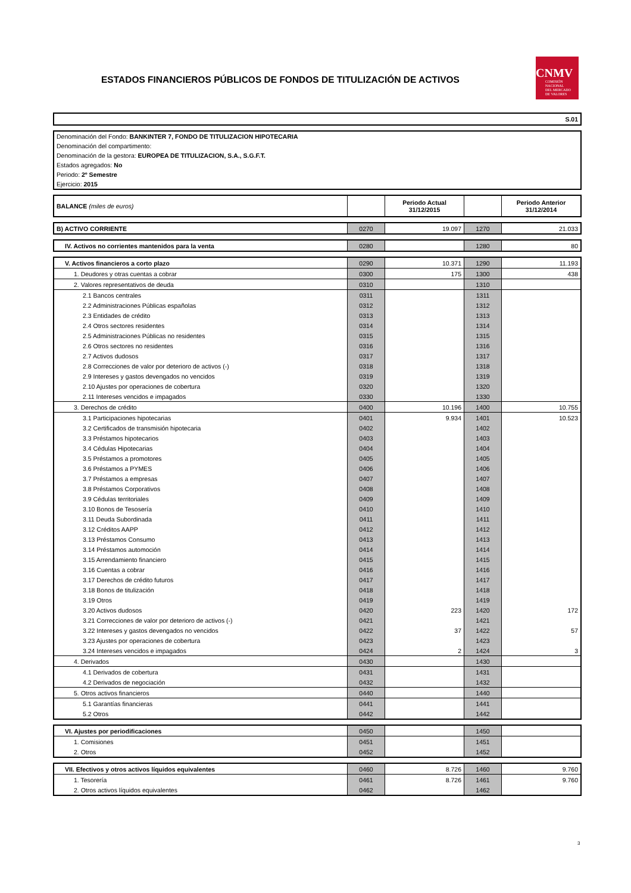ESTADOS FINANCIEROS PÚBLICOS DE FONDOS DE TITULIZACIÓN DE ACTIVOS
CNMV
COMISIÓN
NACIONAL
DEL MERCADO
DE VALORES
| S.01 |
| Denominación del Fondo: BANKINTER 7, FONDO DE TITULIZACION HIPOTECARIA |
| Denominación del compartimento: |
| Denominación de la gestora: EUROPEA DE TITULIZACION, S.A., S.G.F.T. |
| Estados agregados: No |
| Periodo: 2º Semestre |
| Ejercicio: 2015 |
| BALANCE (miles de euros) | | Periodo Actual 31/12/2015 | | Periodo Anterior 31/12/2014 |
| B) ACTIVO CORRIENTE | 0270 | 19.097 | 1270 | 21.033 |
| IV. Activos no corrientes mantenidos para la venta | 0280 | | 1280 | 80 |
| V. Activos financieros a corto plazo | 0290 | 10.371 | 1290 | 11.193 |
| 1. Deudores y otras cuentas a cobrar | 0300 | 175 | 1300 | 438 |
| 2. Valores representativos de deuda | 0310 | | 1310 | |
| 2.1 Bancos centrales | 0311 | | 1311 | |
| 2.2 Administraciones Públicas españolas | 0312 | | 1312 | |
| 2.3 Entidades de crédito | 0313 | | 1313 | |
| 2.4 Otros sectores residentes | 0314 | | 1314 | |
| 2.5 Administraciones Públicas no residentes | 0315 | | 1315 | |
| 2.6 Otros sectores no residentes | 0316 | | 1316 | |
| 2.7 Activos dudosos | 0317 | | 1317 | |
| 2.8 Correcciones de valor por deterioro de activos (-) | 0318 | | 1318 | |
| 2.9 Intereses y gastos devengados no vencidos | 0319 | | 1319 | |
| 2.10 Ajustes por operaciones de cobertura | 0320 | | 1320 | |
| 2.11 Intereses vencidos e impagados | 0330 | | 1330 | |
| 3. Derechos de crédito | 0400 | 10.196 | 1400 | 10.755 |
| 3.1 Participaciones hipotecarias | 0401 | 9.934 | 1401 | 10.523 |
| 3.2 Certificados de transmisión hipotecaria | 0402 | | 1402 | |
| 3.3 Préstamos hipotecarios | 0403 | | 1403 | |
| 3.4 Cédulas Hipotecarias | 0404 | | 1404 | |
| 3.5 Préstamos a promotores | 0405 | | 1405 | |
| 3.6 Préstamos a PYMES | 0406 | | 1406 | |
| 3.7 Préstamos a empresas | 0407 | | 1407 | |
| 3.8 Préstamos Corporativos | 0408 | | 1408 | |
| 3.9 Cédulas territoriales | 0409 | | 1409 | |
| 3.10 Bonos de Tesosería | 0410 | | 1410 | |
| 3.11 Deuda Subordinada | 0411 | | 1411 | |
| 3.12 Créditos AAPP | 0412 | | 1412 | |
| 3.13 Préstamos Consumo | 0413 | | 1413 | |
| 3.14 Préstamos automoción | 0414 | | 1414 | |
| 3.15 Arrendamiento financiero | 0415 | | 1415 | |
| 3.16 Cuentas a cobrar | 0416 | | 1416 | |
| 3.17 Derechos de crédito futuros | 0417 | | 1417 | |
| 3.18 Bonos de titulización | 0418 | | 1418 | |
| 3.19 Otros | 0419 | | 1419 | |
| 3.20 Activos dudosos | 0420 | 223 | 1420 | 172 |
| 3.21 Correcciones de valor por deterioro de activos (-) | 0421 | | 1421 | |
| 3.22 Intereses y gastos devengados no vencidos | 0422 | 37 | 1422 | 57 |
| 3.23 Ajustes por operaciones de cobertura | 0423 | | 1423 | |
| 3.24 Intereses vencidos e impagados | 0424 | 2 | 1424 | 3 |
| 4. Derivados | 0430 | | 1430 | |
| 4.1 Derivados de cobertura | 0431 | | 1431 | |
| 4.2 Derivados de negociación | 0432 | | 1432 | |
| 5. Otros activos financieros | 0440 | | 1440 | |
| 5.1 Garantías financieras | 0441 | | 1441 | |
| 5.2 Otros | 0442 | | 1442 | |
| VI. Ajustes por periodificaciones | 0450 | | 1450 | |
| 1. Comisiones | 0451 | | 1451 | |
| 2. Otros | 0452 | | 1452 | |
| VII. Efectivos y otros activos líquidos equivalentes | 0460 | 8.726 | 1460 | 9.760 |
| 1. Tesorería | 0461 | 8.726 | 1461 | 9.760 |
| 2. Otros activos líquidos equivalentes | 0462 | | 1462 | |
3